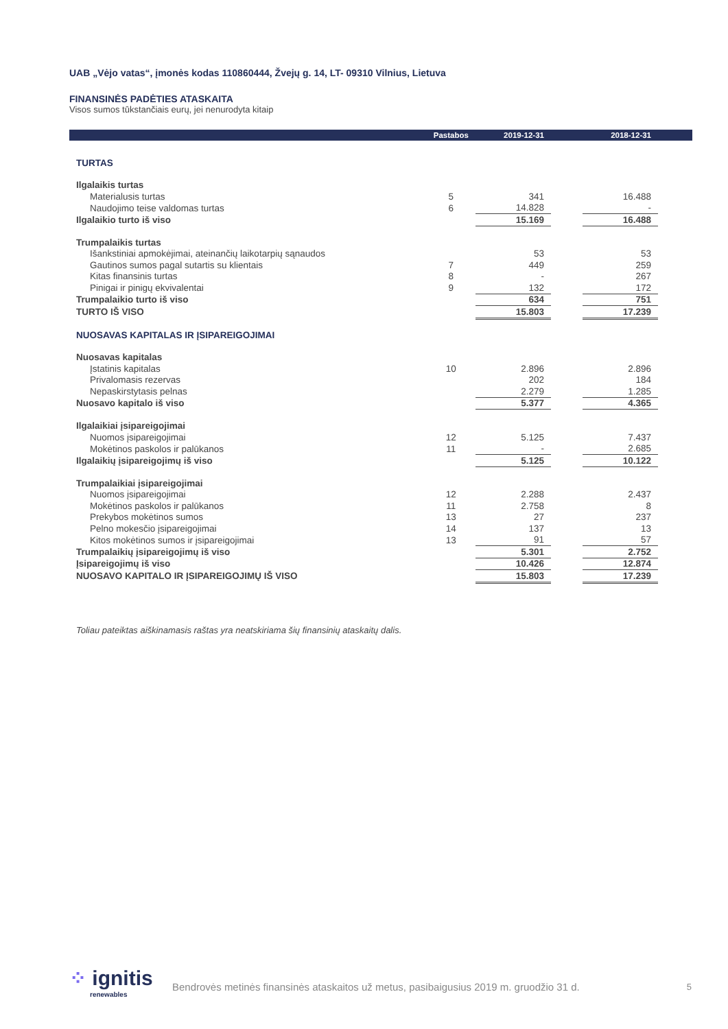UAB „Vėjo vatas“, įmonės kodas 110860444, Žvejų g. 14, LT- 09310 Vilnius, Lietuva
FINANSINĖS PADĖTIES ATASKAITA
Visos sumos tūkstančiais eurų, jei nenurodyta kitaip
| | Pastabos | 2019-12-31 | | 2018-12-31 | |
| --- | --- | --- | --- | --- | --- |
| TURTAS | | | | | |
| Ilgalaikis turtas | | | | | |
| Materialusis turtas | 5 | 341 | | 16.488 | |
| Naudojimo teise valdomas turtas | 6 | 14.828 | | - | |
| Ilgalaikio turto iš viso | | 15.169 | | 16.488 | |
| Trumpalaikis turtas | | | | | |
| Išankstiniai apmokėjimai, ateinančių laikotarpių sąnaudos | | 53 | | 53 | |
| Gautinos sumos pagal sutartis su klientais | 7 | 449 | | 259 | |
| Kitas finansinis turtas | 8 | - | | 267 | |
| Pinigai ir pinigų ekvivalentai | 9 | 132 | | 172 | |
| Trumpalaikio turto iš viso | | 634 | | 751 | |
| TURTO IŠ VISO | | 15.803 | | 17.239 | |
| NUOSAVAS KAPITALAS IR ĮSIPAREIGOJIMAI | | | | | |
| Nuosavas kapitalas | | | | | |
| Įstatinis kapitalas | 10 | 2.896 | | 2.896 | |
| Privalomasis rezervas | | 202 | | 184 | |
| Nepaskirstytasis pelnas | | 2.279 | | 1.285 | |
| Nuosavo kapitalo iš viso | | 5.377 | | 4.365 | |
| Ilgalaikiai įsipareigojimai | | | | | |
| Nuomos įsipareigojimai | 12 | 5.125 | | 7.437 | |
| Mokėtinos paskolos ir palūkanos | 11 | - | | 2.685 | |
| Ilgalaikių įsipareigojimų iš viso | | 5.125 | | 10.122 | |
| Trumpalaikiai įsipareigojimai | | | | | |
| Nuomos įsipareigojimai | 12 | 2.288 | | 2.437 | |
| Mokėtinos paskolos ir palūkanos | 11 | 2.758 | | 8 | |
| Prekybos mokėtinos sumos | 13 | 27 | | 237 | |
| Pelno mokesčio įsipareigojimai | 14 | 137 | | 13 | |
| Kitos mokėtinos sumos ir įsipareigojimai | 13 | 91 | | 57 | |
| Trumpalaikių įsipareigojimų iš viso | | 5.301 | | 2.752 | |
| Įsipareigojimų iš viso | | 10.426 | | 12.874 | |
| NUOSAVO KAPITALO IR ĮSIPAREIGOJIMŲ IŠ VISO | | 15.803 | | 17.239 | |
Toliau pateiktas aiškinamasis raštas yra neatskiriama šių finansinių ataskaitų dalis.
⁘ ignitis
renewables
Bendrovės metinės finansinės ataskaitos už metus, pasibaigusius 2019 m. gruodžio 31 d.
5